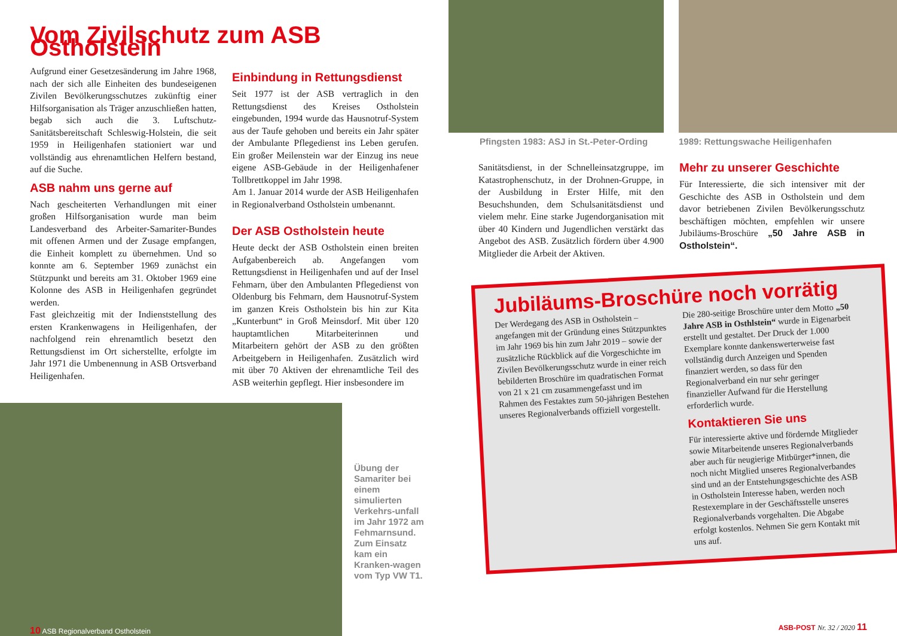Vom Zivilschutz zum ASB Ostholstein
Aufgrund einer Gesetzesänderung im Jahre 1968, nach der sich alle Einheiten des bundeseigenen Zivilen Bevölkerungsschutzes zukünftig einer Hilfsorganisation als Träger anzuschließen hatten, begab sich auch die 3. Luftschutz-Sanitätsbereitschaft Schleswig-Holstein, die seit 1959 in Heiligenhafen stationiert war und vollständig aus ehrenamtlichen Helfern bestand, auf die Suche.
ASB nahm uns gerne auf
Nach gescheiterten Verhandlungen mit einer großen Hilfsorganisation wurde man beim Landesverband des Arbeiter-Samariter-Bundes mit offenen Armen und der Zusage empfangen, die Einheit komplett zu übernehmen. Und so konnte am 6. September 1969 zunächst ein Stützpunkt und bereits am 31. Oktober 1969 eine Kolonne des ASB in Heiligenhafen gegründet werden.
Fast gleichzeitig mit der Indienststellung des ersten Krankenwagens in Heiligenhafen, der nachfolgend rein ehrenamtlich besetzt den Rettungsdienst im Ort sicherstellte, erfolgte im Jahr 1971 die Umbenennung in ASB Ortsverband Heiligenhafen.
Einbindung in Rettungsdienst
Seit 1977 ist der ASB vertraglich in den Rettungsdienst des Kreises Ostholstein eingebunden, 1994 wurde das Hausnotruf-System aus der Taufe gehoben und bereits ein Jahr später der Ambulante Pflegedienst ins Leben gerufen. Ein großer Meilenstein war der Einzug ins neue eigene ASB-Gebäude in der Heiligenhafener Tollbrettkoppel im Jahr 1998.
Am 1. Januar 2014 wurde der ASB Heiligenhafen in Regionalverband Ostholstein umbenannt.
Der ASB Ostholstein heute
Heute deckt der ASB Ostholstein einen breiten Aufgabenbereich ab. Angefangen vom Rettungsdienst in Heiligenhafen und auf der Insel Fehmarn, über den Ambulanten Pflegedienst von Oldenburg bis Fehmarn, dem Hausnotruf-System im ganzen Kreis Ostholstein bis hin zur Kita „Kunterbunt“ in Groß Meinsdorf. Mit über 120 hauptamtlichen Mitarbeiterinnen und Mitarbeitern gehört der ASB zu den größten Arbeitgebern in Heiligenhafen. Zusätzlich wird mit über 70 Aktiven der ehrenamtliche Teil des ASB weiterhin gepflegt. Hier insbesondere im
10 ASB Regionalverband Ostholstein
Übung der Samariter bei einem simulierten Verkehrs-unfall im Jahr 1972 am Fehmarnsund. Zum Einsatz kam ein Kranken-wagen vom Typ VW T1.
Pfingsten 1983: ASJ in St.-Peter-Ording
1989: Rettungswache Heiligenhafen
Sanitätsdienst, in der Schnelleinsatzgruppe, im Katastrophenschutz, in der Drohnen-Gruppe, in der Ausbildung in Erster Hilfe, mit den Besuchshunden, dem Schulsanitätsdienst und vielem mehr. Eine starke Jugendorganisation mit über 40 Kindern und Jugendlichen verstärkt das Angebot des ASB. Zusätzlich fördern über 4.900 Mitglieder die Arbeit der Aktiven.
Mehr zu unserer Geschichte
Für Interessierte, die sich intensiver mit der Geschichte des ASB in Ostholstein und dem davor betriebenen Zivilen Bevölkerungsschutz beschäftigen möchten, empfehlen wir unsere Jubiläums-Broschüre „50 Jahre ASB in Ostholstein“.
Jubiläums-Broschüre noch vorrätig
Der Werdegang des ASB in Ostholstein – angefangen mit der Gründung eines Stützpunktes im Jahr 1969 bis hin zum Jahr 2019 – sowie der zusätzliche Rückblick auf die Vorgeschichte im Zivilen Bevölkerungsschutz wurde in einer reich bebilderten Broschüre im quadratischen Format von 21 x 21 cm zusammengefasst und im Rahmen des Festaktes zum 50-jährigen Bestehen unseres Regionalverbands offiziell vorgestellt.
Die 280-seitige Broschüre unter dem Motto „50 Jahre ASB in Osthlstein“ wurde in Eigenarbeit erstellt und gestaltet. Der Druck der 1.000 Exemplare konnte dankenswerterweise fast vollständig durch Anzeigen und Spenden finanziert werden, so dass für den Regionalverband ein nur sehr geringer finanzieller Aufwand für die Herstellung erforderlich wurde.
Kontaktieren Sie uns
Für interessierte aktive und fördernde Mitglieder sowie Mitarbeitende unseres Regionalverbands aber auch für neugierige Mitbürger*innen, die noch nicht Mitglied unseres Regionalverbandes sind und an der Entstehungsgeschichte des ASB in Ostholstein Interesse haben, werden noch Restexemplare in der Geschäftsstelle unseres Regionalverbands vorgehalten. Die Abgabe erfolgt kostenlos. Nehmen Sie gern Kontakt mit uns auf.
ASB-POST Nr. 32 / 2020 11